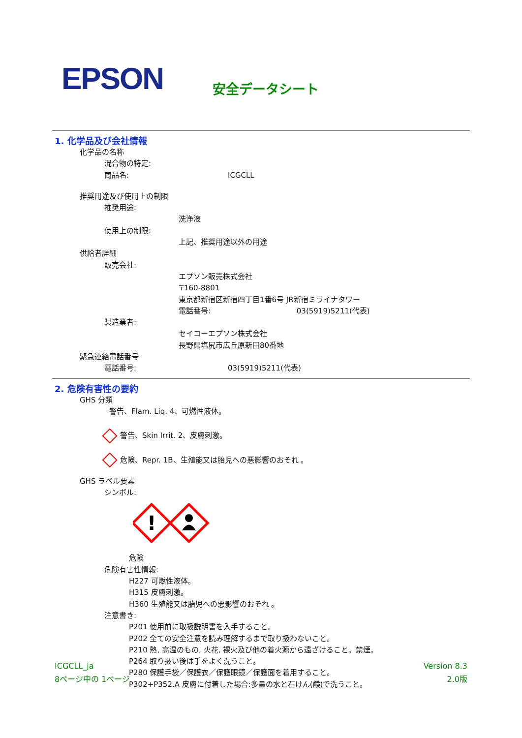EPSON
安全データシート
1. 化学品及び会社情報
化学品の名称
混合物の特定:
商品名: ICGCLL
推奨用途及び使用上の制限
推奨用途:
洗浄液
使用上の制限:
上記、推奨用途以外の用途
供給者詳細
販売会社:
エプソン販売株式会社
〒160-8801
東京都新宿区新宿四丁目1番6号 JR新宿ミライナタワー
電話番号: 03(5919)5211(代表)
製造業者:
セイコーエプソン株式会社
長野県塩尻市広丘原新田80番地
緊急連絡電話番号
電話番号: 03(5919)5211(代表)
2. 危険有害性の要約
GHS 分類
警告、Flam. Liq. 4、可燃性液体。
警告、Skin Irrit. 2、皮膚刺激。
危険、Repr. 1B、生殖能又は胎児への悪影響のおそれ 。
GHS ラベル要素
シンボル:
!
危険
危険有害性情報:
H227 可燃性液体。
H315 皮膚刺激。
H360 生殖能又は胎児への悪影響のおそれ 。
注意書き:
P201 使用前に取扱説明書を入手すること。
P202 全ての安全注意を読み理解するまで取り扱わないこと。
P210 熱, 高温のもの, 火花, 裸火及び他の着火源から遠ざけること。禁煙。
P264 取り扱い後は手をよく洗うこと。
P280 保護手袋／保護衣／保護眼鏡／保護面を着用すること。
P302+P352.A 皮膚に付着した場合:多量の水と石けん(鹸)で洗うこと。
ICGCLL_ja
8ページ中の 1ページ
Version 8.3
2.0版